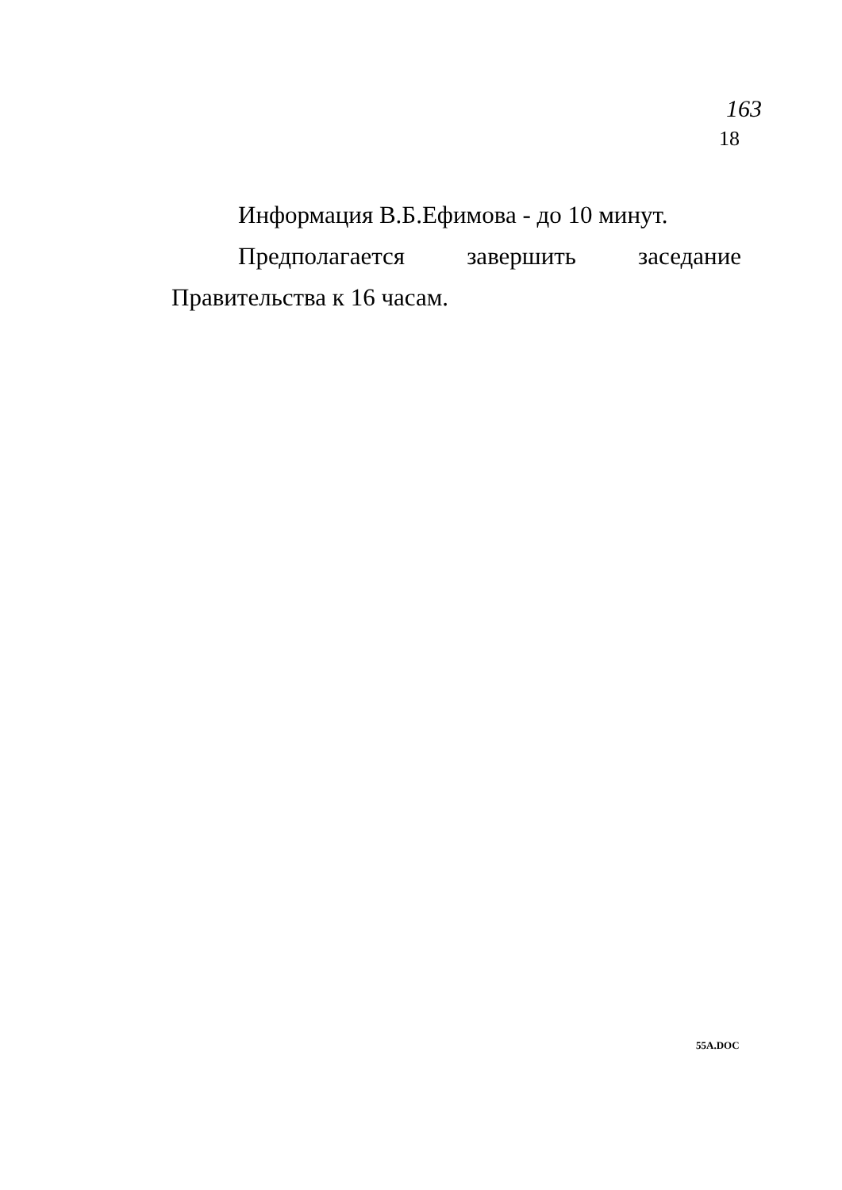163
18
Информация В.Б.Ефимова - до 10 минут.
Предполагается завершить заседание Правительства к 16 часам.
55A.DOC